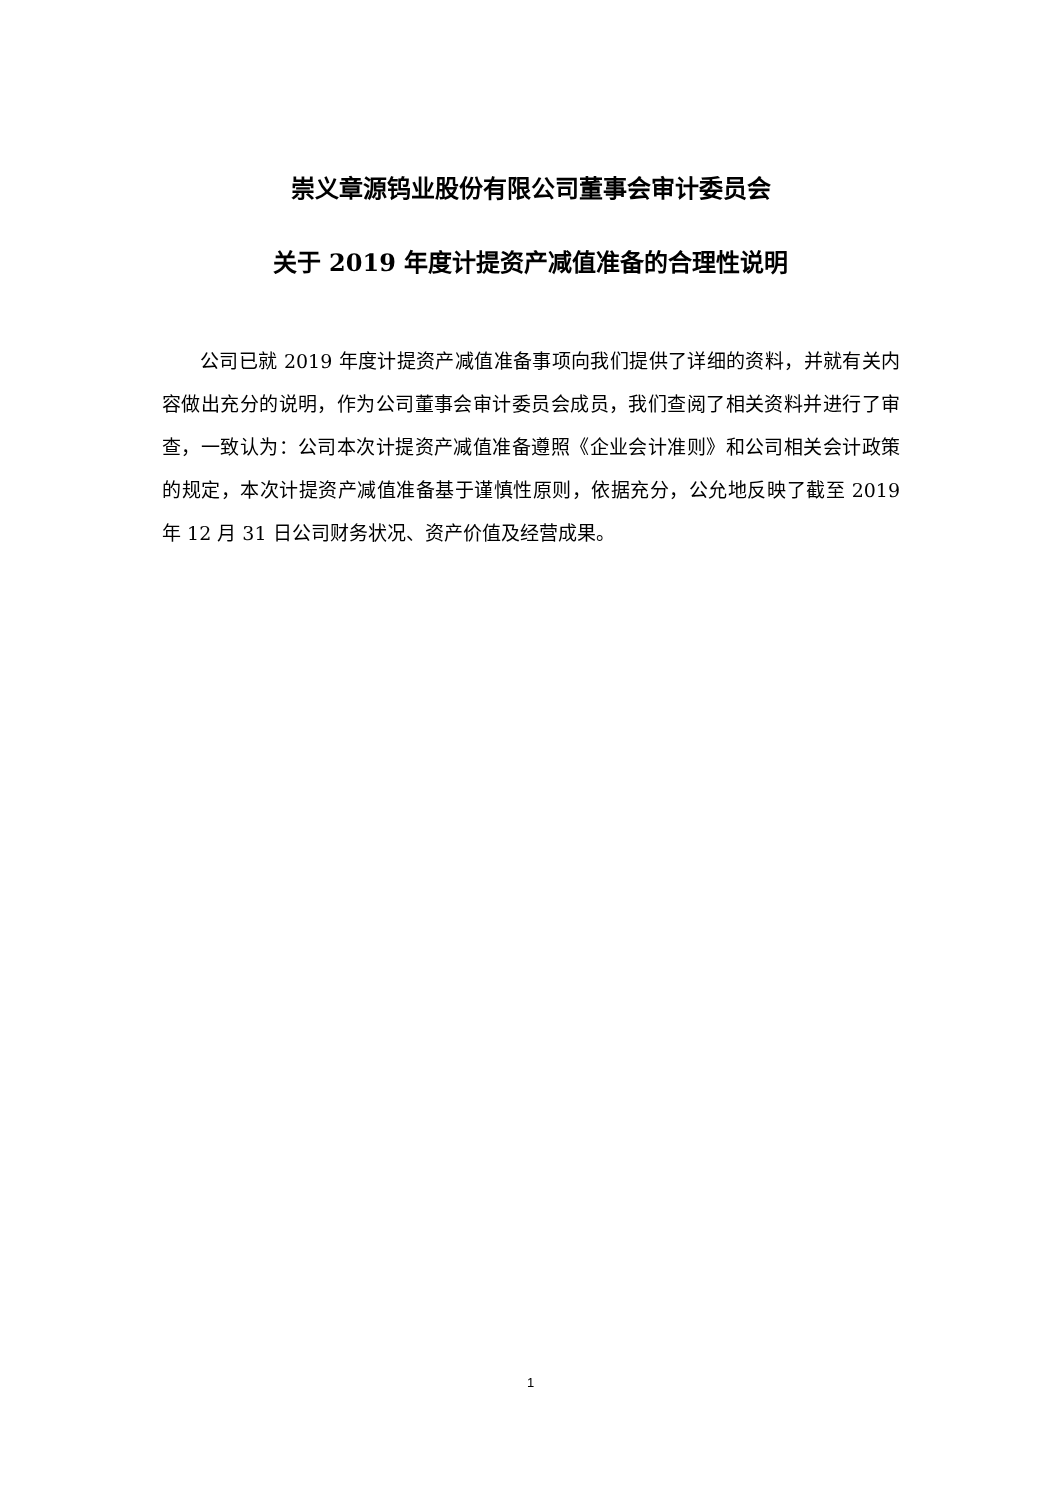崇义章源钨业股份有限公司董事会审计委员会
关于 2019 年度计提资产减值准备的合理性说明
公司已就 2019 年度计提资产减值准备事项向我们提供了详细的资料，并就有关内容做出充分的说明，作为公司董事会审计委员会成员，我们查阅了相关资料并进行了审查，一致认为：公司本次计提资产减值准备遵照《企业会计准则》和公司相关会计政策的规定，本次计提资产减值准备基于谨慎性原则，依据充分，公允地反映了截至 2019 年 12 月 31 日公司财务状况、资产价值及经营成果。
1